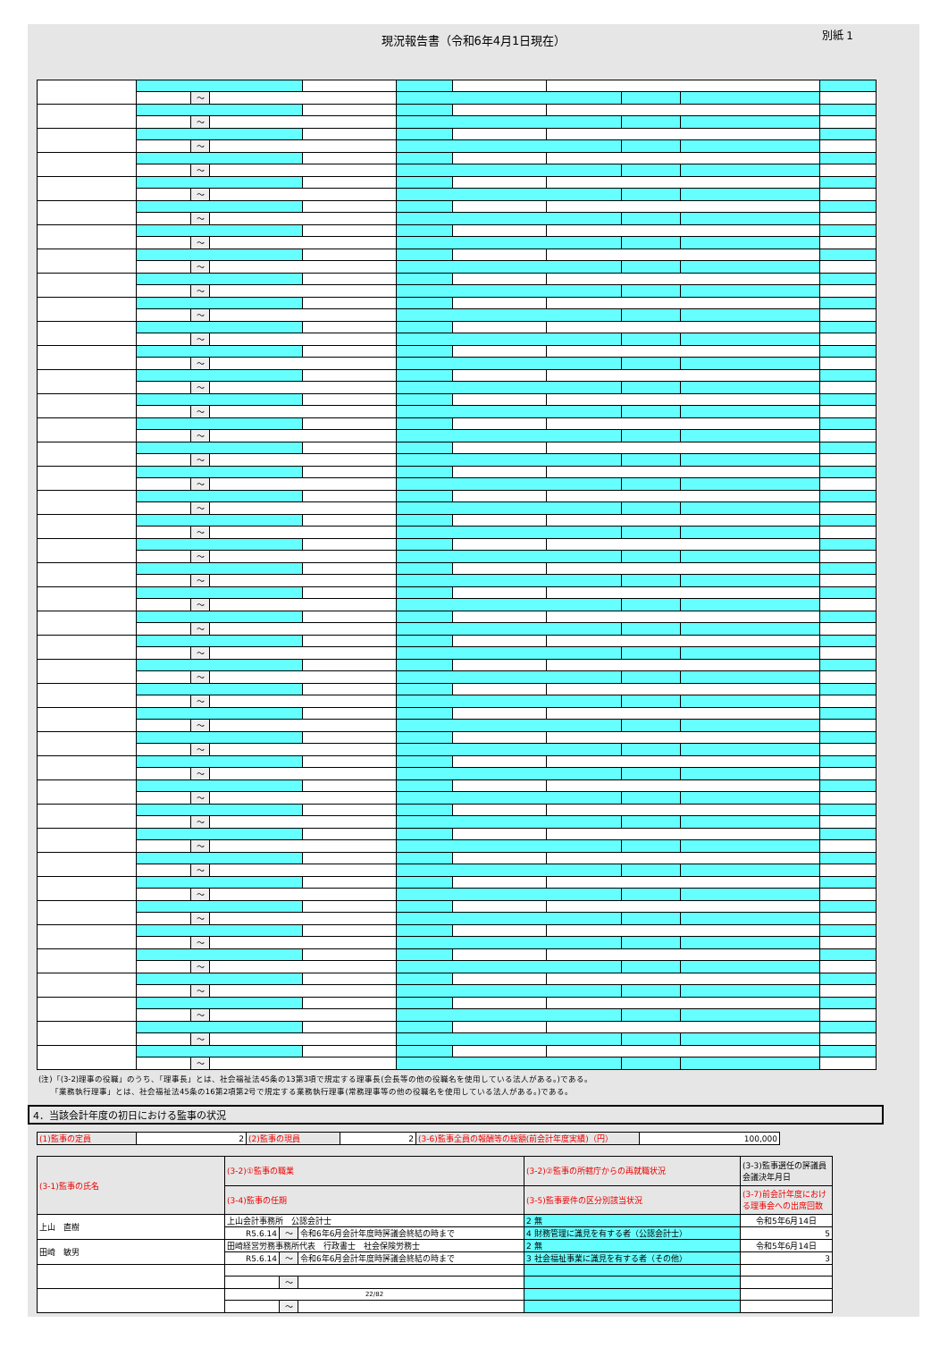現況報告書（令和6年4月1日現在）
別紙 1
| | | ～ | | | | | | | | |
| | | ～ | | | | | | | | |
| | | ～ | | | | | | | | |
| | | ～ | | | | | | | | |
| | | ～ | | | | | | | | |
| | | ～ | | | | | | | | |
| | | ～ | | | | | | | | |
| | | ～ | | | | | | | | |
| | | ～ | | | | | | | | |
| | | ～ | | | | | | | | |
| | | ～ | | | | | | | | |
| | | ～ | | | | | | | | |
| | | ～ | | | | | | | | |
| | | ～ | | | | | | | | |
| | | ～ | | | | | | | | |
| | | ～ | | | | | | | | |
| | | ～ | | | | | | | | |
| | | ～ | | | | | | | | |
| | | ～ | | | | | | | | |
| | | ～ | | | | | | | | |
| | | ～ | | | | | | | | |
| | | ～ | | | | | | | | |
| | | ～ | | | | | | | | |
| | | ～ | | | | | | | | |
| | | ～ | | | | | | | | |
| | | ～ | | | | | | | | |
| | | ～ | | | | | | | | |
| | | ～ | | | | | | | | |
| | | ～ | | | | | | | | |
| | | ～ | | | | | | | | |
| | | ～ | | | | | | | | |
| | | ～ | | | | | | | | |
| | | ～ | | | | | | | | |
| | | ～ | | | | | | | | |
| | | ～ | | | | | | | | |
| | | ～ | | | | | | | | |
| | | ～ | | | | | | | | |
| | | ～ | | | | | | | | |
| | | ～ | | | | | | | | |
| | | ～ | | | | | | | | |
| | | ～ | | | | | | | | |
(注)「(3-2)理事の役職」のうち、「理事長」とは、社会福祉法45条の13第3項で規定する理事長(会長等の他の役職名を使用している法人がある。)である。
　　「業務執行理事」とは、社会福祉法45条の16第2項第2号で規定する業務執行理事(常務理事等の他の役職名を使用している法人がある。)である。
4．当該会計年度の初日における監事の状況
| (1)監事の定員 | 2 | (2)監事の現員 | 2 | (3-6)監事全員の報酬等の総額(前会計年度実績)（円） | 100,000 |
| (3-1)監事の氏名 | (3-2)①監事の職業 | | | (3-2)②監事の所轄庁からの再就職状況 | (3-3)監事選任の評議員会議決年月日 |
| | (3-4)監事の任期 | | | (3-5)監事要件の区分別該当状況 | (3-7)前会計年度における理事会への出席回数 |
| 上山 直樹 | 上山会計事務所 公認会計士 | | | 2 無 | 令和5年6月14日 |
| | R5.6.14 | ～ | 令和6年6月会計年度時評議会終結の時まで | 4 財務管理に識見を有する者（公認会計士） | 5 |
| 田崎 敏男 | 田崎経営労務事務所代表 行政書士 社会保険労務士 | | | 2 無 | 令和5年6月14日 |
| | R5.6.14 | ～ | 令和6年6月会計年度時評議会終結の時まで | 3 社会福祉事業に識見を有する者（その他） | 3 |
| | | ～ | | | |
| | 22/82 | | | | |
| | | ～ | | | |